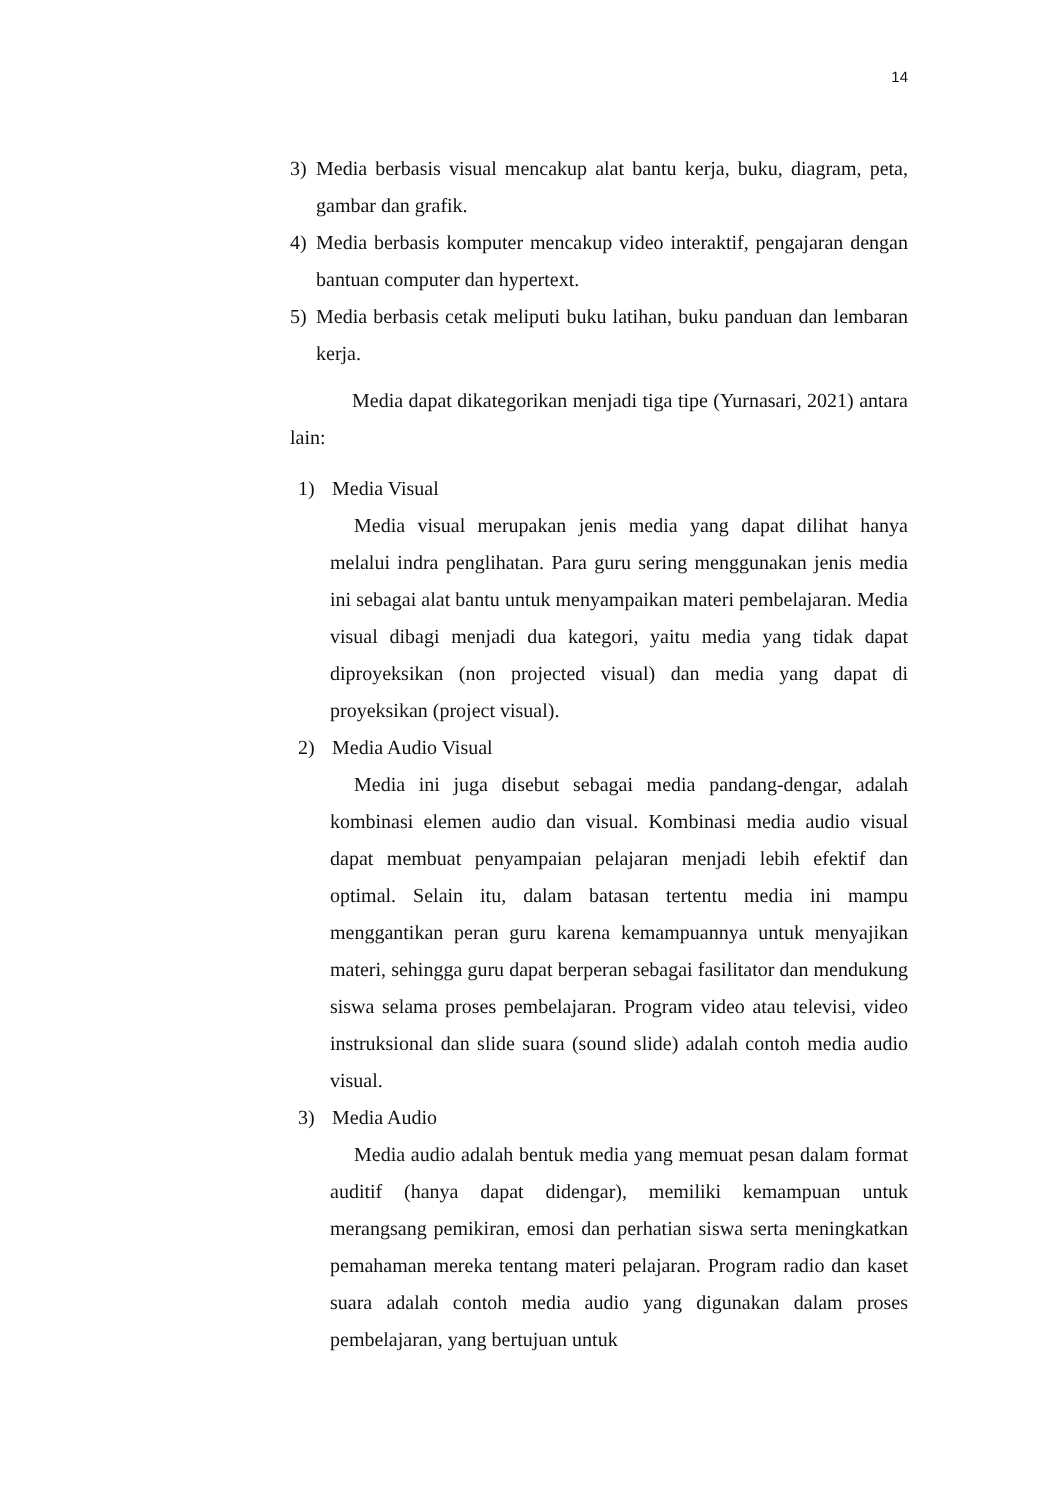14
3) Media berbasis visual mencakup alat bantu kerja, buku, diagram, peta, gambar dan grafik.
4) Media berbasis komputer mencakup video interaktif, pengajaran dengan bantuan computer dan hypertext.
5) Media berbasis cetak meliputi buku latihan, buku panduan dan lembaran kerja.
Media dapat dikategorikan menjadi tiga tipe (Yurnasari, 2021) antara lain:
1) Media Visual
Media visual merupakan jenis media yang dapat dilihat hanya melalui indra penglihatan. Para guru sering menggunakan jenis media ini sebagai alat bantu untuk menyampaikan materi pembelajaran. Media visual dibagi menjadi dua kategori, yaitu media yang tidak dapat diproyeksikan (non projected visual) dan media yang dapat di proyeksikan (project visual).
2) Media Audio Visual
Media ini juga disebut sebagai media pandang-dengar, adalah kombinasi elemen audio dan visual. Kombinasi media audio visual dapat membuat penyampaian pelajaran menjadi lebih efektif dan optimal. Selain itu, dalam batasan tertentu media ini mampu menggantikan peran guru karena kemampuannya untuk menyajikan materi, sehingga guru dapat berperan sebagai fasilitator dan mendukung siswa selama proses pembelajaran. Program video atau televisi, video instruksional dan slide suara (sound slide) adalah contoh media audio visual.
3) Media Audio
Media audio adalah bentuk media yang memuat pesan dalam format auditif (hanya dapat didengar), memiliki kemampuan untuk merangsang pemikiran, emosi dan perhatian siswa serta meningkatkan pemahaman mereka tentang materi pelajaran. Program radio dan kaset suara adalah contoh media audio yang digunakan dalam proses pembelajaran, yang bertujuan untuk